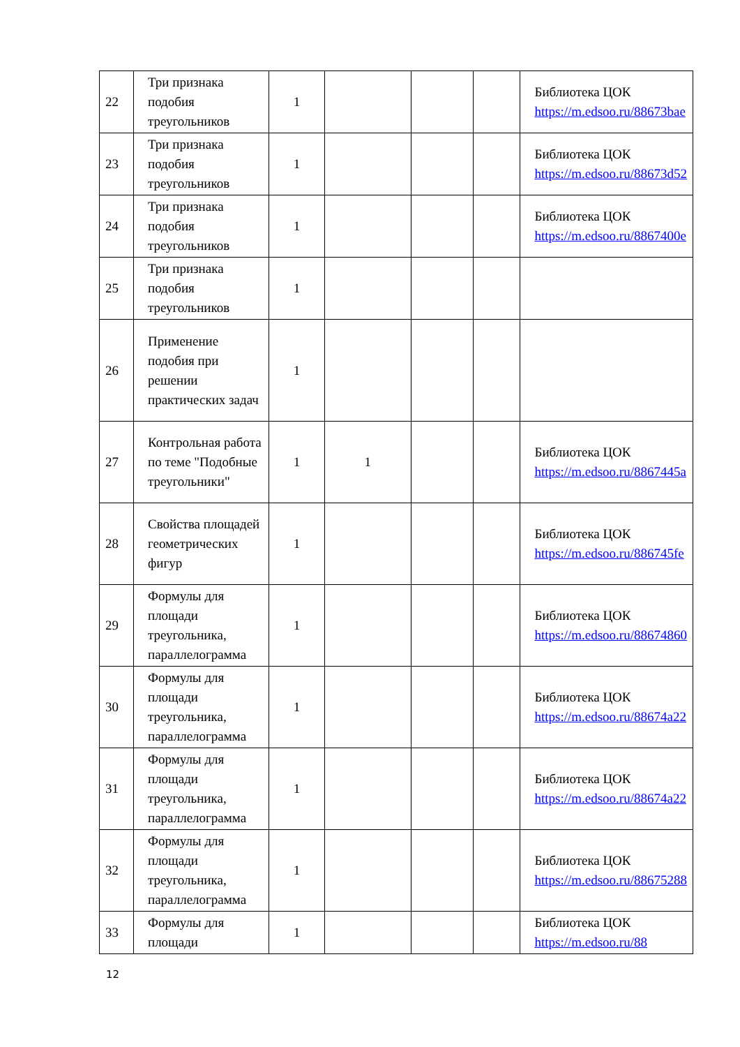| 22 | Три признака подобия треугольников | 1 | | | | Библиотека ЦОК https://m.edsoo.ru/88673bae |
| 23 | Три признака подобия треугольников | 1 | | | | Библиотека ЦОК https://m.edsoo.ru/88673d52 |
| 24 | Три признака подобия треугольников | 1 | | | | Библиотека ЦОК https://m.edsoo.ru/8867400e |
| 25 | Три признака подобия треугольников | 1 | | | | |
| 26 | Применение подобия при решении практических задач | 1 | | | | |
| 27 | Контрольная работа по теме "Подобные треугольники" | 1 | 1 | | | Библиотека ЦОК https://m.edsoo.ru/8867445a |
| 28 | Свойства площадей геометрических фигур | 1 | | | | Библиотека ЦОК https://m.edsoo.ru/886745fe |
| 29 | Формулы для площади треугольника, параллелограмма | 1 | | | | Библиотека ЦОК https://m.edsoo.ru/88674860 |
| 30 | Формулы для площади треугольника, параллелограмма | 1 | | | | Библиотека ЦОК https://m.edsoo.ru/88674a22 |
| 31 | Формулы для площади треугольника, параллелограмма | 1 | | | | Библиотека ЦОК https://m.edsoo.ru/88674a22 |
| 32 | Формулы для площади треугольника, параллелограмма | 1 | | | | Библиотека ЦОК https://m.edsoo.ru/88675288 |
| 33 | Формулы для площади | 1 | | | | Библиотека ЦОК https://m.edsoo.ru/88 |
12